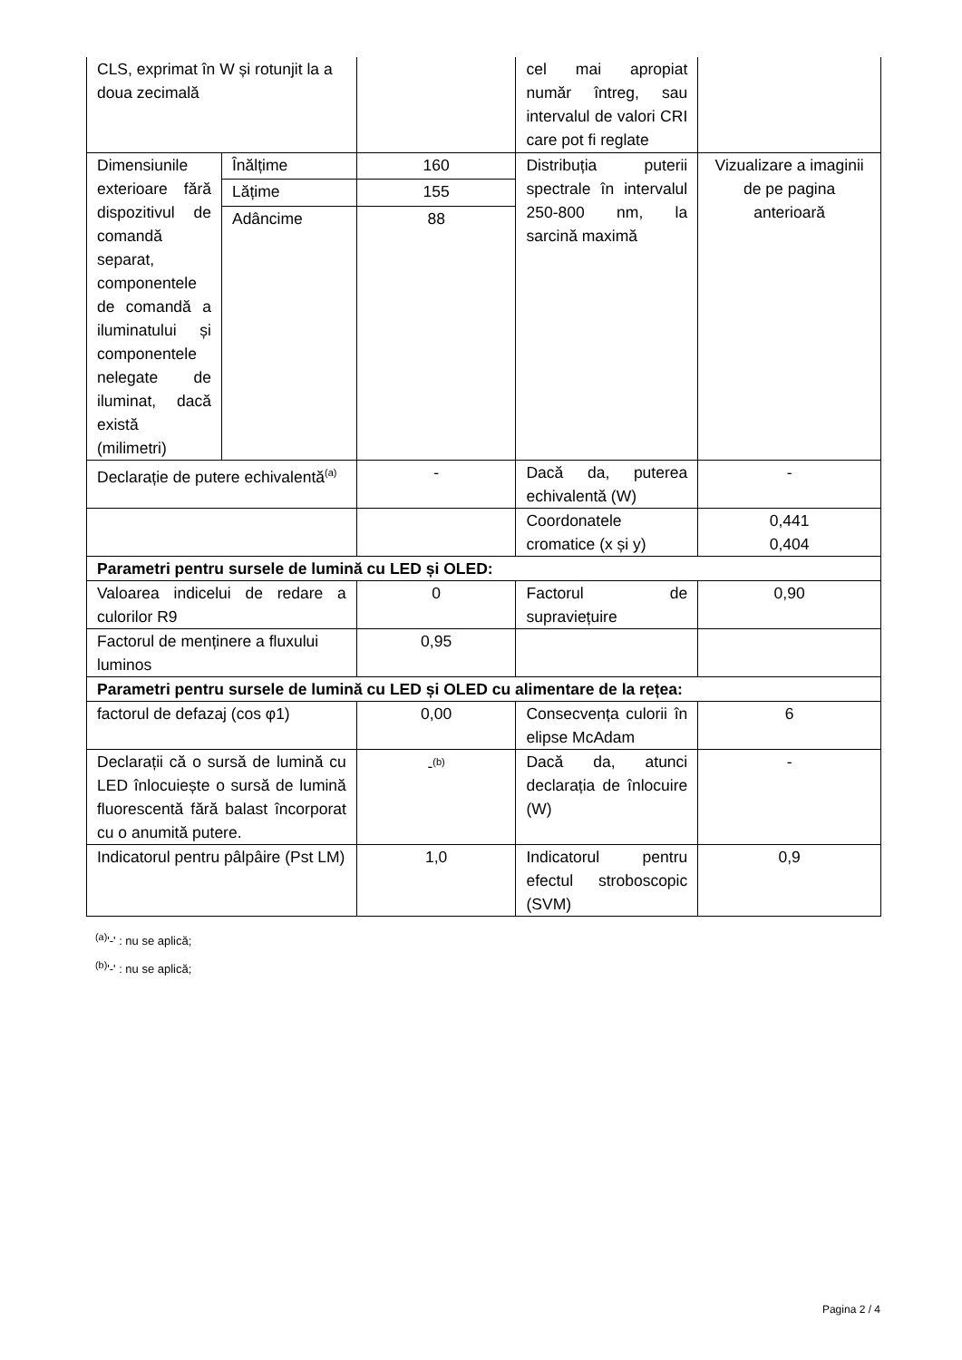| CLS, exprimat în W și rotunjit la a doua zecimală | | | cel mai apropiat număr întreg, sau intervalul de valori CRI care pot fi reglate | |
| Dimensiunile exterioare fără dispozitivul de comandă separat, componentele de comandă a iluminatului și componentele nelegate de iluminat, dacă există (milimetri) | Înălțime | 160 | Distribuția puterii spectrale în intervalul 250-800 nm, la sarcină maximă | Vizualizare a imaginii de pe pagina anterioară |
| | Lățime | 155 | | |
| | Adâncime | 88 | | |
| Declarație de putere echivalentă<sup>(a)</sup> | | - | Dacă da, puterea echivalentă (W) | - |
| | | | Coordonatele cromatice (x și y) | 0,441 0,404 |
| Parametri pentru sursele de lumină cu LED și OLED: | | | | |
| Valoarea indicelui de redare a culorilor R9 | | 0 | Factorul de supraviețuire | 0,90 |
| Factorul de menținere a fluxului luminos | | 0,95 | | |
| Parametri pentru sursele de lumină cu LED și OLED cu alimentare de la rețea: | | | | |
| factorul de defazaj (cos φ1) | | 0,00 | Consecvența culorii în elipse McAdam | 6 |
| Declarații că o sursă de lumină cu LED înlocuiește o sursă de lumină fluorescentă fără balast încorporat cu o anumită putere. | | -<sup>(b)</sup> | Dacă da, atunci declarația de înlocuire (W) | - |
| Indicatorul pentru pâlpâire (Pst LM) | | 1,0 | Indicatorul pentru efectul stroboscopic (SVM) | 0,9 |
<sup>(a)</sup> '-' : nu se aplică;
<sup>(b)</sup> '-' : nu se aplică;
Pagina 2 / 4